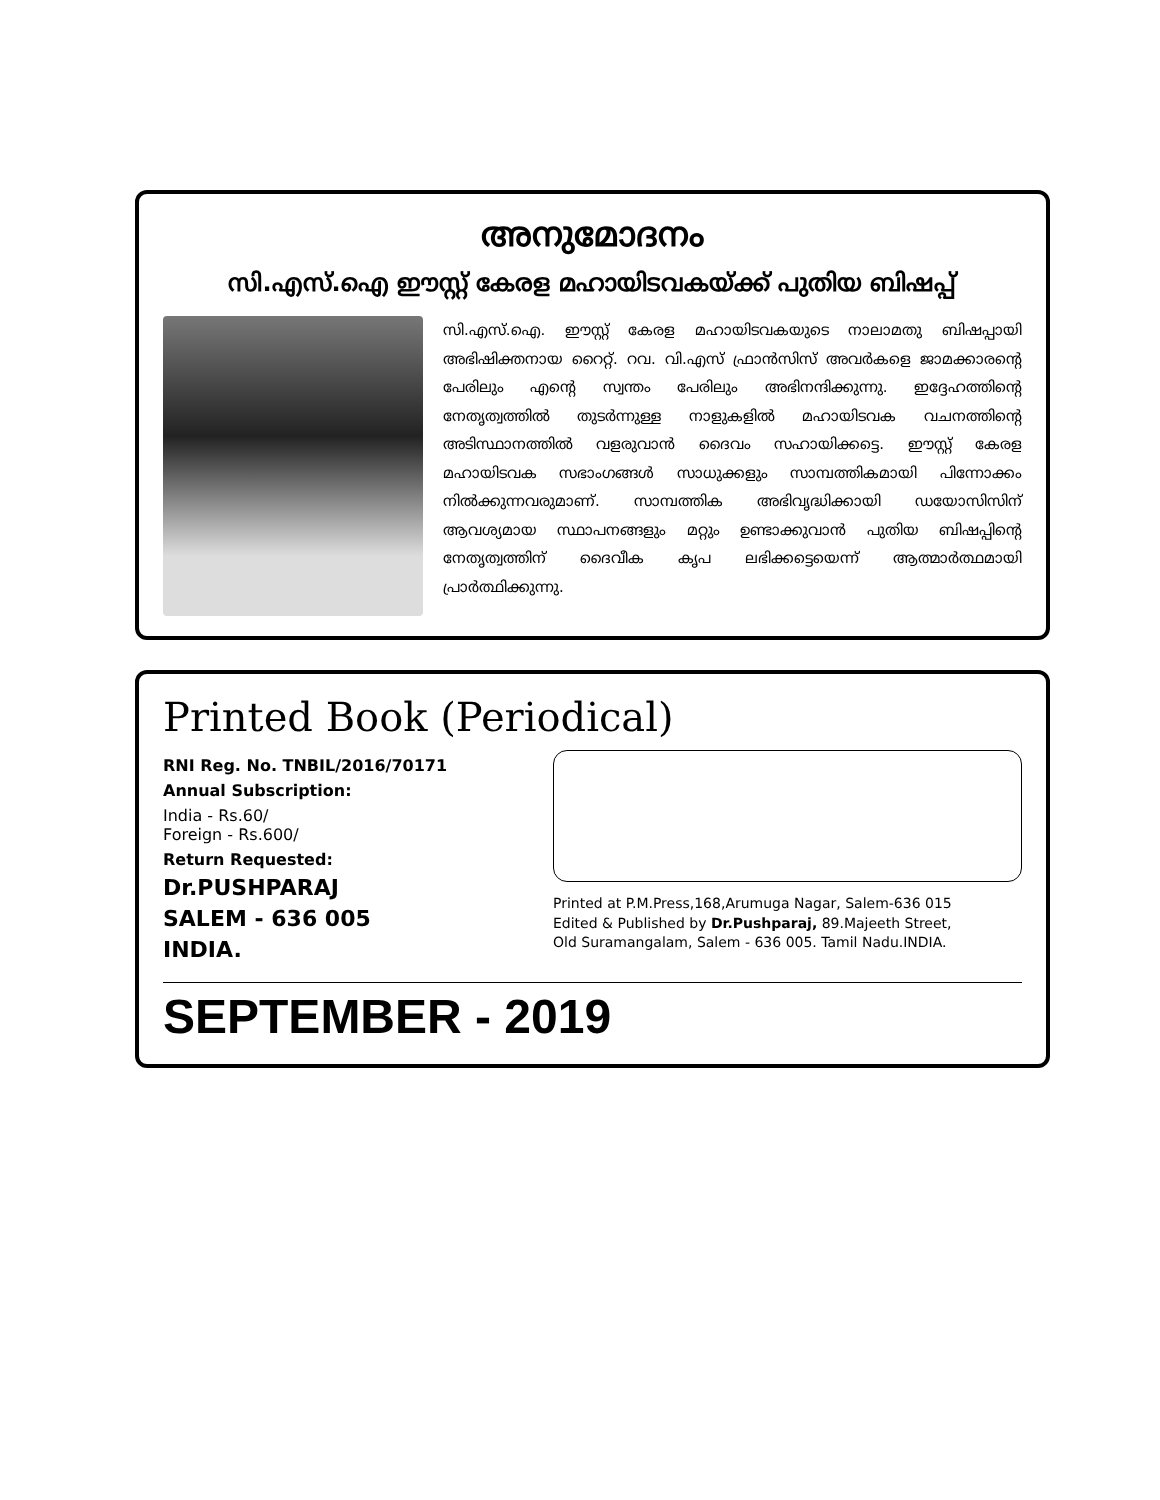അനുമോദനം
സി.എസ്.ഐ ഈസ്റ്റ് കേരള മഹായിടവകയ്ക്ക് പുതിയ ബിഷപ്പ്
സി.എസ്.ഐ. ഈസ്റ്റ് കേരള മഹായിടവകയുടെ നാലാമതു ബിഷപ്പായി അഭിഷിക്തനായ റൈറ്റ്. റവ. വി.എസ് ഫ്രാൻസിസ് അവർകളെ ജാമക്കാരന്റെ പേരിലും എന്റെ സ്വന്തം പേരിലും അഭിനന്ദിക്കുന്നു. ഇദ്ദേഹത്തിന്റെ നേതൃത്വത്തിൽ തുടർന്നുള്ള നാളുകളിൽ മഹായിടവക വചനത്തിന്റെ അടിസ്ഥാനത്തിൽ വളരുവാൻ ദൈവം സഹായിക്കട്ടെ. ഈസ്റ്റ് കേരള മഹായിടവക സഭാംഗങ്ങൾ സാധുക്കളും സാമ്പത്തികമായി പിന്നോക്കം നിൽക്കുന്നവരുമാണ്. സാമ്പത്തിക അഭിവൃദ്ധിക്കായി ഡയോസിസിന് ആവശ്യമായ സ്ഥാപനങ്ങളും മറ്റും ഉണ്ടാക്കുവാൻ പുതിയ ബിഷപ്പിന്റെ നേതൃത്വത്തിന് ദൈവീക കൃപ ലഭിക്കട്ടെയെന്ന് ആത്മാർത്ഥമായി പ്രാർത്ഥിക്കുന്നു.
Printed Book (Periodical)
RNI Reg. No. TNBIL/2016/70171
Annual Subscription:
India - Rs.60/
Foreign - Rs.600/
Return Requested:
Dr.PUSHPARAJ
SALEM - 636 005
INDIA.
Printed at P.M.Press,168,Arumuga Nagar, Salem-636 015
Edited & Published by Dr.Pushparaj, 89.Majeeth Street,
Old Suramangalam, Salem - 636 005. Tamil Nadu.INDIA.
SEPTEMBER - 2019